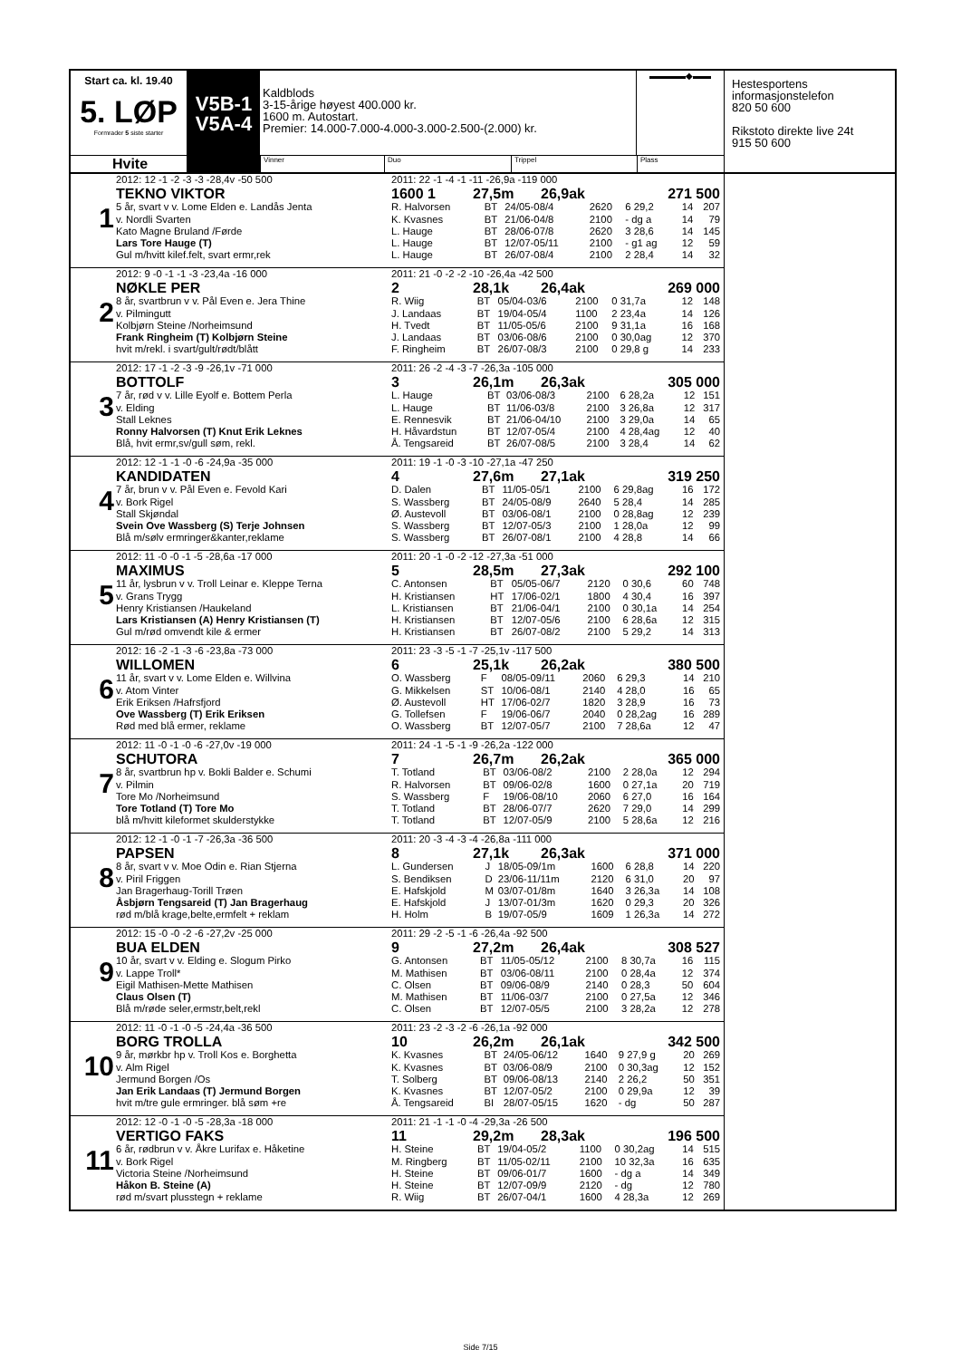Start ca. kl. 19.40
5. LØP
Formrader 5 siste starter
V5B-1
V5A-4
Kaldblods
3-15-årige høyest 400.000 kr.
1600 m. Autostart.
Premier: 14.000-7.000-4.000-3.000-2.500-(2.000) kr.
▬▬▬▬◆▬▬
Hvite
Vinner Duo Trippel Plass
Hestesportens
informasjonstelefon
820 50 600
Rikstoto direkte live 24t
915 50 600
1
2012: 12 -1 -2 -3 -3 -28,4v -50 500
TEKNO VIKTOR
5 år, svart v v. Lome Elden e. Landås Jenta
v. Nordli Svarten
Kato Magne Bruland /Førde
Lars Tore Hauge (T)
Gul m/hvitt kilef.felt, svart ermr,rek
2011: 22 -1 -4 -1 -11 -26,9a -119 000
1600 1 27,5m 26,9ak 271 500
| R. Halvorsen | BT | 24/05-08/4 | 2620 | 6 29,2 | 14 | 207 |
| K. Kvasnes | BT | 21/06-04/8 | 2100 | - dg a | 14 | 79 |
| L. Hauge | BT | 28/06-07/8 | 2620 | 3 28,6 | 14 | 145 |
| L. Hauge | BT | 12/07-05/11 | 2100 | - g1 ag | 12 | 59 |
| L. Hauge | BT | 26/07-08/4 | 2100 | 2 28,4 | 14 | 32 |
2
2012: 9 -0 -1 -1 -3 -23,4a -16 000
NØKLE PER
8 år, svartbrun v v. Pål Even e. Jera Thine
v. Pilmingutt
Kolbjørn Steine /Norheimsund
Frank Ringheim (T) Kolbjørn Steine
hvit m/rekl. i svart/gult/rødt/blått
2011: 21 -0 -2 -2 -10 -26,4a -42 500
2 28,1k 26,4ak 269 000
| R. Wiig | BT | 05/04-03/6 | 2100 | 0 31,7a | 12 | 148 |
| J. Landaas | BT | 19/04-05/4 | 1100 | 2 23,4a | 14 | 126 |
| H. Tvedt | BT | 11/05-05/6 | 2100 | 9 31,1a | 16 | 168 |
| J. Landaas | BT | 03/06-08/6 | 2100 | 0 30,0ag | 12 | 370 |
| F. Ringheim | BT | 26/07-08/3 | 2100 | 0 29,8 g | 14 | 233 |
3
2012: 17 -1 -2 -3 -9 -26,1v -71 000
BOTTOLF
7 år, rød v v. Lille Eyolf e. Bottem Perla
v. Elding
Stall Leknes
Ronny Halvorsen (T) Knut Erik Leknes
Blå, hvit ermr,sv/gull søm, rekl.
2011: 26 -2 -4 -3 -7 -26,3a -105 000
3 26,1m 26,3ak 305 000
| L. Hauge | BT | 03/06-08/3 | 2100 | 6 28,2a | 12 | 151 |
| L. Hauge | BT | 11/06-03/8 | 2100 | 3 26,8a | 12 | 317 |
| E. Rennesvik | BT | 21/06-04/10 | 2100 | 3 29,0a | 14 | 65 |
| H. Håvardstun | BT | 12/07-05/4 | 2100 | 4 28,4ag | 12 | 40 |
| Å. Tengsareid | BT | 26/07-08/5 | 2100 | 3 28,4 | 14 | 62 |
4
2012: 12 -1 -1 -0 -6 -24,9a -35 000
KANDIDATEN
7 år, brun v v. Pål Even e. Fevold Kari
v. Bork Rigel
Stall Skjøndal
Svein Ove Wassberg (S) Terje Johnsen
Blå m/sølv ermringer&kanter,reklame
2011: 19 -1 -0 -3 -10 -27,1a -47 250
4 27,6m 27,1ak 319 250
| D. Dalen | BT | 11/05-05/1 | 2100 | 6 29,8ag | 16 | 172 |
| S. Wassberg | BT | 24/05-08/9 | 2640 | 5 28,4 | 14 | 285 |
| Ø. Austevoll | BT | 03/06-08/1 | 2100 | 0 28,8ag | 12 | 239 |
| S. Wassberg | BT | 12/07-05/3 | 2100 | 1 28,0a | 12 | 99 |
| S. Wassberg | BT | 26/07-08/1 | 2100 | 4 28,8 | 14 | 66 |
5
2012: 11 -0 -0 -1 -5 -28,6a -17 000
MAXIMUS
11 år, lysbrun v v. Troll Leinar e. Kleppe Terna
v. Grans Trygg
Henry Kristiansen /Haukeland
Lars Kristiansen (A) Henry Kristiansen (T)
Gul m/rød omvendt kile & ermer
2011: 20 -1 -0 -2 -12 -27,3a -51 000
5 28,5m 27,3ak 292 100
| C. Antonsen | BT | 05/05-06/7 | 2120 | 0 30,6 | 60 | 748 |
| H. Kristiansen | HT | 17/06-02/1 | 1800 | 4 30,4 | 16 | 397 |
| L. Kristiansen | BT | 21/06-04/1 | 2100 | 0 30,1a | 14 | 254 |
| H. Kristiansen | BT | 12/07-05/6 | 2100 | 6 28,6a | 12 | 315 |
| H. Kristiansen | BT | 26/07-08/2 | 2100 | 5 29,2 | 14 | 313 |
6
2012: 16 -2 -1 -3 -6 -23,8a -73 000
WILLOMEN
11 år, svart v v. Lome Elden e. Willvina
v. Atom Vinter
Erik Eriksen /Hafrsfjord
Ove Wassberg (T) Erik Eriksen
Rød med blå ermer, reklame
2011: 23 -3 -5 -1 -7 -25,1v -117 500
6 25,1k 26,2ak 380 500
| O. Wassberg | F | 08/05-09/11 | 2060 | 6 29,3 | 14 | 210 |
| G. Mikkelsen | ST | 10/06-08/1 | 2140 | 4 28,0 | 16 | 65 |
| Ø. Austevoll | HT | 17/06-02/7 | 1820 | 3 28,9 | 16 | 73 |
| G. Tollefsen | F | 19/06-06/7 | 2040 | 0 28,2ag | 16 | 289 |
| O. Wassberg | BT | 12/07-05/7 | 2100 | 7 28,6a | 12 | 47 |
7
2012: 11 -0 -1 -0 -6 -27,0v -19 000
SCHUTORA
8 år, svartbrun hp v. Bokli Balder e. Schumi
v. Pilmin
Tore Mo /Norheimsund
Tore Totland (T) Tore Mo
blå m/hvitt kileformet skulderstykke
2011: 24 -1 -5 -1 -9 -26,2a -122 000
7 26,7m 26,2ak 365 000
| T. Totland | BT | 03/06-08/2 | 2100 | 2 28,0a | 12 | 294 |
| R. Halvorsen | BT | 09/06-02/8 | 1600 | 0 27,1a | 20 | 719 |
| S. Wassberg | F | 19/06-08/10 | 2060 | 6 27,0 | 16 | 164 |
| T. Totland | BT | 28/06-07/7 | 2620 | 7 29,0 | 14 | 299 |
| T. Totland | BT | 12/07-05/9 | 2100 | 5 28,6a | 12 | 216 |
8
2012: 12 -1 -0 -1 -7 -26,3a -36 500
PAPSEN
8 år, svart v v. Moe Odin e. Rian Stjerna
v. Piril Friggen
Jan Bragerhaug-Torill Trøen
Åsbjørn Tengsareid (T) Jan Bragerhaug
rød m/blå krage,belte,ermfelt + reklam
2011: 20 -3 -4 -3 -4 -26,8a -111 000
8 27,1k 26,3ak 371 000
| L. Gundersen | J | 18/05-09/1m | 1600 | 6 28,8 | 14 | 220 |
| S. Bendiksen | D | 23/06-11/11m | 2120 | 6 31,0 | 20 | 97 |
| E. Hafskjold | M | 03/07-01/8m | 1640 | 3 26,3a | 14 | 108 |
| E. Hafskjold | J | 13/07-01/3m | 1620 | 0 29,3 | 20 | 326 |
| H. Holm | B | 19/07-05/9 | 1609 | 1 26,3a | 14 | 272 |
9
2012: 15 -0 -0 -2 -6 -27,2v -25 000
BUA ELDEN
10 år, svart v v. Elding e. Slogum Pirko
v. Lappe Troll*
Eigil Mathisen-Mette Mathisen
Claus Olsen (T)
Blå m/røde seler,ermstr,belt,rekl
2011: 29 -2 -5 -1 -6 -26,4a -92 500
9 27,2m 26,4ak 308 527
| G. Antonsen | BT | 11/05-05/12 | 2100 | 8 30,7a | 16 | 115 |
| M. Mathisen | BT | 03/06-08/11 | 2100 | 0 28,4a | 12 | 374 |
| C. Olsen | BT | 09/06-08/9 | 2140 | 0 28,3 | 50 | 604 |
| M. Mathisen | BT | 11/06-03/7 | 2100 | 0 27,5a | 12 | 346 |
| C. Olsen | BT | 12/07-05/5 | 2100 | 3 28,2a | 12 | 278 |
10
2012: 11 -0 -1 -0 -5 -24,4a -36 500
BORG TROLLA
9 år, mørkbr hp v. Troll Kos e. Borghetta
v. Alm Rigel
Jermund Borgen /Os
Jan Erik Landaas (T) Jermund Borgen
hvit m/tre gule ermringer. blå søm +re
2011: 23 -2 -3 -2 -6 -26,1a -92 000
10 26,2m 26,1ak 342 500
| K. Kvasnes | BT | 24/05-06/12 | 1640 | 9 27,9 g | 20 | 269 |
| K. Kvasnes | BT | 03/06-08/9 | 2100 | 0 30,3ag | 12 | 152 |
| T. Solberg | BT | 09/06-08/13 | 2140 | 2 26,2 | 50 | 351 |
| K. Kvasnes | BT | 12/07-05/2 | 2100 | 0 29,9a | 12 | 39 |
| Å. Tengsareid | BI | 28/07-05/15 | 1620 | - dg | 50 | 287 |
11
2012: 12 -0 -1 -0 -5 -28,3a -18 000
VERTIGO FAKS
6 år, rødbrun v v. Åkre Lurifax e. Håketine
v. Bork Rigel
Victoria Steine /Norheimsund
Håkon B. Steine (A)
rød m/svart plusstegn + reklame
2011: 21 -1 -1 -0 -4 -29,3a -26 500
11 29,2m 28,3ak 196 500
| H. Steine | BT | 19/04-05/2 | 1100 | 0 30,2ag | 14 | 515 |
| M. Ringberg | BT | 11/05-02/11 | 2100 | 10 32,3a | 16 | 635 |
| H. Steine | BT | 09/06-01/7 | 1600 | - dg a | 14 | 349 |
| H. Steine | BT | 12/07-09/9 | 2120 | - dg | 12 | 780 |
| R. Wiig | BT | 26/07-04/1 | 1600 | 4 28,3a | 12 | 269 |
Side 7/15